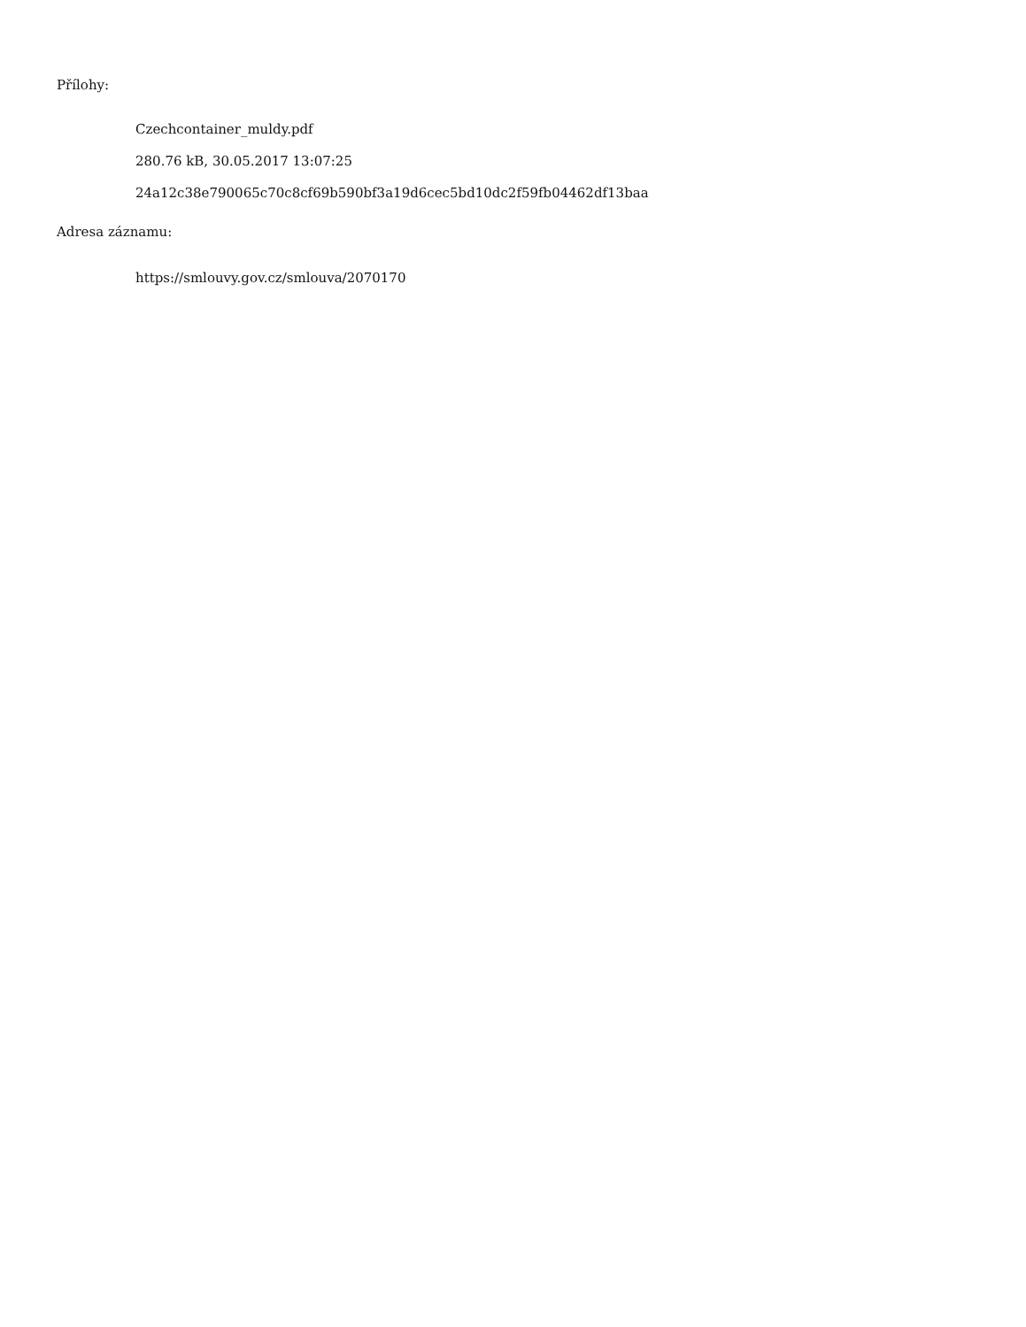Přílohy:
Czechcontainer_muldy.pdf
280.76 kB, 30.05.2017 13:07:25
24a12c38e790065c70c8cf69b590bf3a19d6cec5bd10dc2f59fb04462df13baa
Adresa záznamu:
https://smlouvy.gov.cz/smlouva/2070170